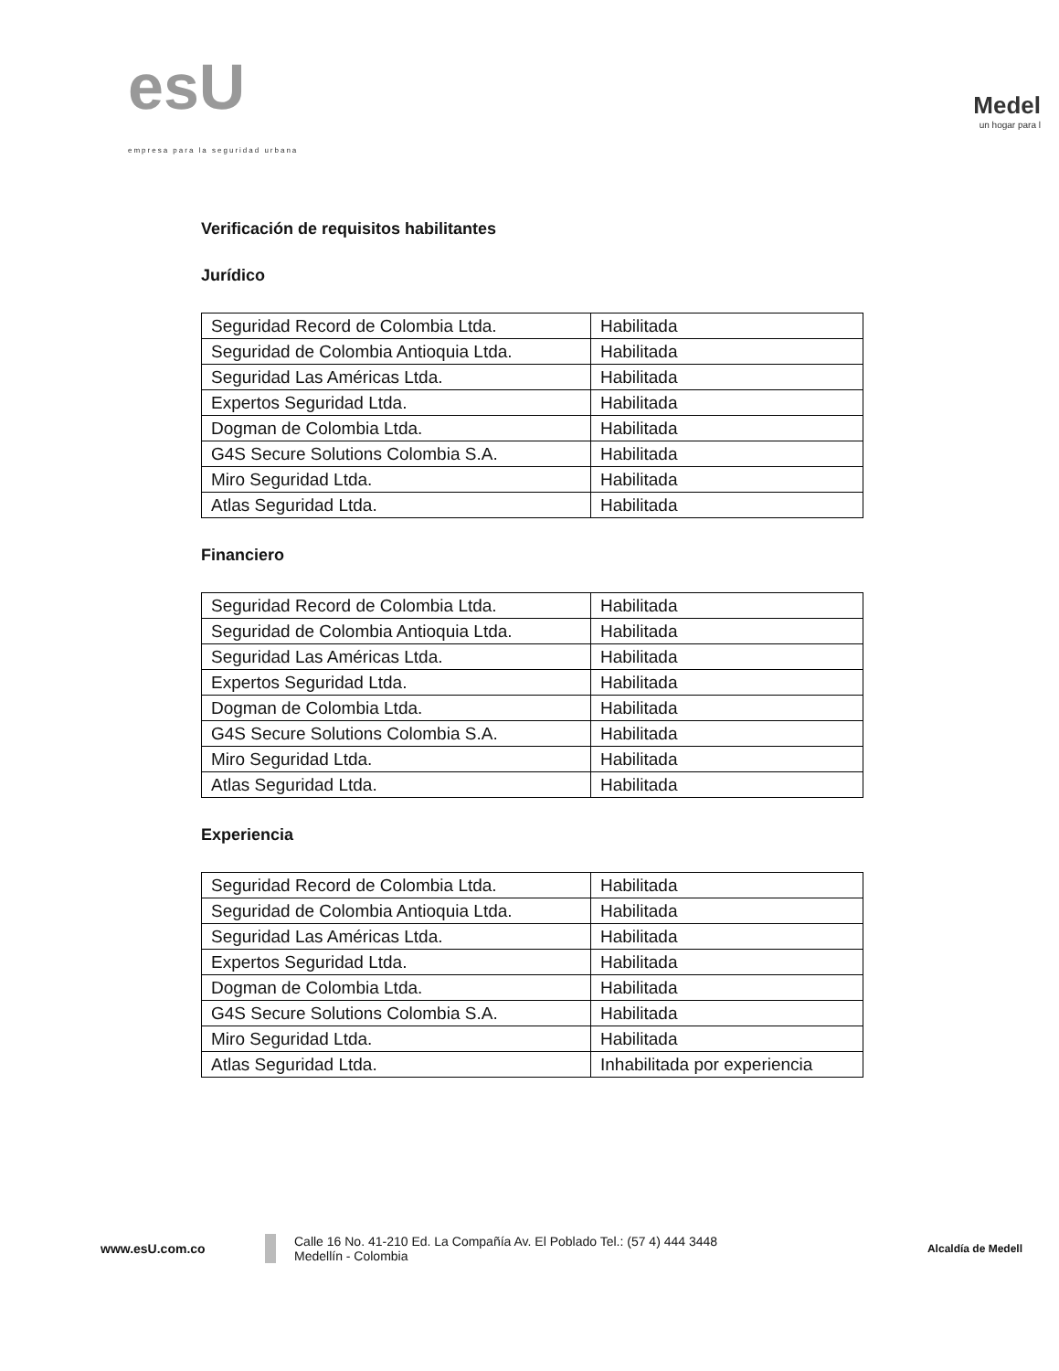esU
empresa para la seguridad urbana
Medel
un hogar para l
Verificación de requisitos habilitantes
Jurídico
| Seguridad Record de Colombia Ltda. | Habilitada |
| Seguridad de Colombia Antioquia Ltda. | Habilitada |
| Seguridad Las Américas Ltda. | Habilitada |
| Expertos Seguridad Ltda. | Habilitada |
| Dogman de Colombia Ltda. | Habilitada |
| G4S Secure Solutions Colombia S.A. | Habilitada |
| Miro Seguridad Ltda. | Habilitada |
| Atlas Seguridad Ltda. | Habilitada |
Financiero
| Seguridad Record de Colombia Ltda. | Habilitada |
| Seguridad de Colombia Antioquia Ltda. | Habilitada |
| Seguridad Las Américas Ltda. | Habilitada |
| Expertos Seguridad Ltda. | Habilitada |
| Dogman de Colombia Ltda. | Habilitada |
| G4S Secure Solutions Colombia S.A. | Habilitada |
| Miro Seguridad Ltda. | Habilitada |
| Atlas Seguridad Ltda. | Habilitada |
Experiencia
| Seguridad Record de Colombia Ltda. | Habilitada |
| Seguridad de Colombia Antioquia Ltda. | Habilitada |
| Seguridad Las Américas Ltda. | Habilitada |
| Expertos Seguridad Ltda. | Habilitada |
| Dogman de Colombia Ltda. | Habilitada |
| G4S Secure Solutions Colombia S.A. | Habilitada |
| Miro Seguridad Ltda. | Habilitada |
| Atlas Seguridad Ltda. | Inhabilitada por experiencia |
www.esU.com.co
Calle 16 No. 41-210 Ed. La Compañía Av. El Poblado Tel.: (57 4) 444 3448
Medellín - Colombia
Alcaldía de Medell